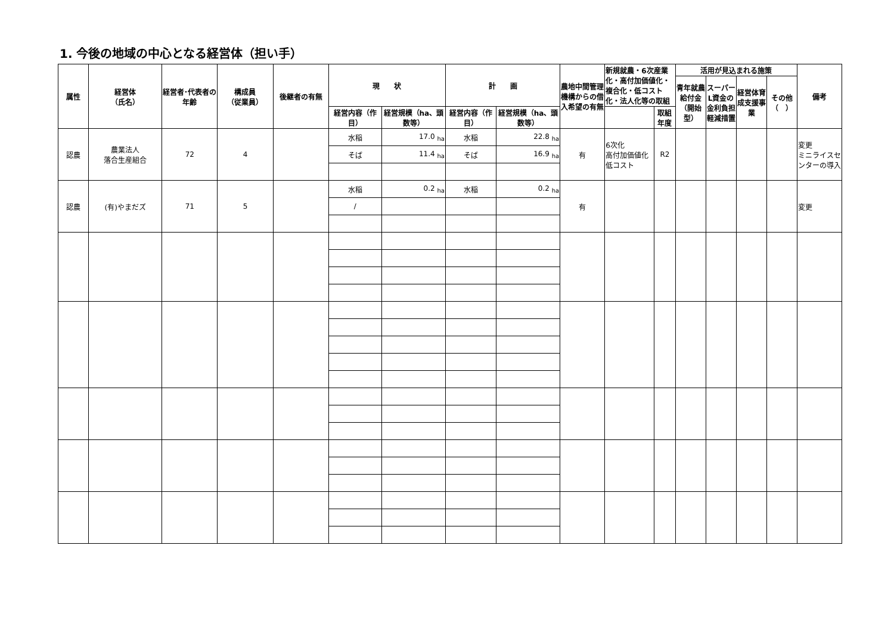1. 今後の地域の中心となる経営体（担い手）
| 属性 | 経営体 （氏名） | 経営者･代表者の年齢 | 構成員 （従業員） | 後継者の有無 | 現 状 | | 計 画 | | 農地中間管理機構からの借入希望の有無 | 新規就農・6次産業化・高付加価値化・複合化・低コスト化・法人化等の取組 | | 活用が見込まれる施策 | | | | 備考 |
| --- | --- | --- | --- | --- | --- | --- | --- | --- | --- | --- | --- | --- | --- | --- | --- | --- |
| | | | | | | | | | | | | 青年就農給付金（開始型） | スーパーL資金の金利負担軽減措置 | 経営体育成支援事業 | その他（ ） | |
| | | | | | 経営内容（作目） | 経営規模（ha、頭数等） | 経営内容（作目） | 経営規模（ha、頭数等） | | | 取組年度 | | | | | |
| 認農 | 農業法人 落合生産組合 | 72 | 4 | | 水稲 | 17.0 <sub>ha</sub> | 水稲 | 22.8 <sub>ha</sub> | 有 | 6次化 高付加価値化 低コスト | R2 | | | | | 変更 ミニライスセンターの導入 |
| | | | | | そば | 11.4 <sub>ha</sub> | そば | 16.9 <sub>ha</sub> | | | | | | | | |
| 認農 | (有)やまだズ | 71 | 5 | | 水稲 | 0.2 <sub>ha</sub> | 水稲 | 0.2 <sub>ha</sub> | 有 | | | | | | | 変更 |
| | | | | | / | | | | | | | | | | | |